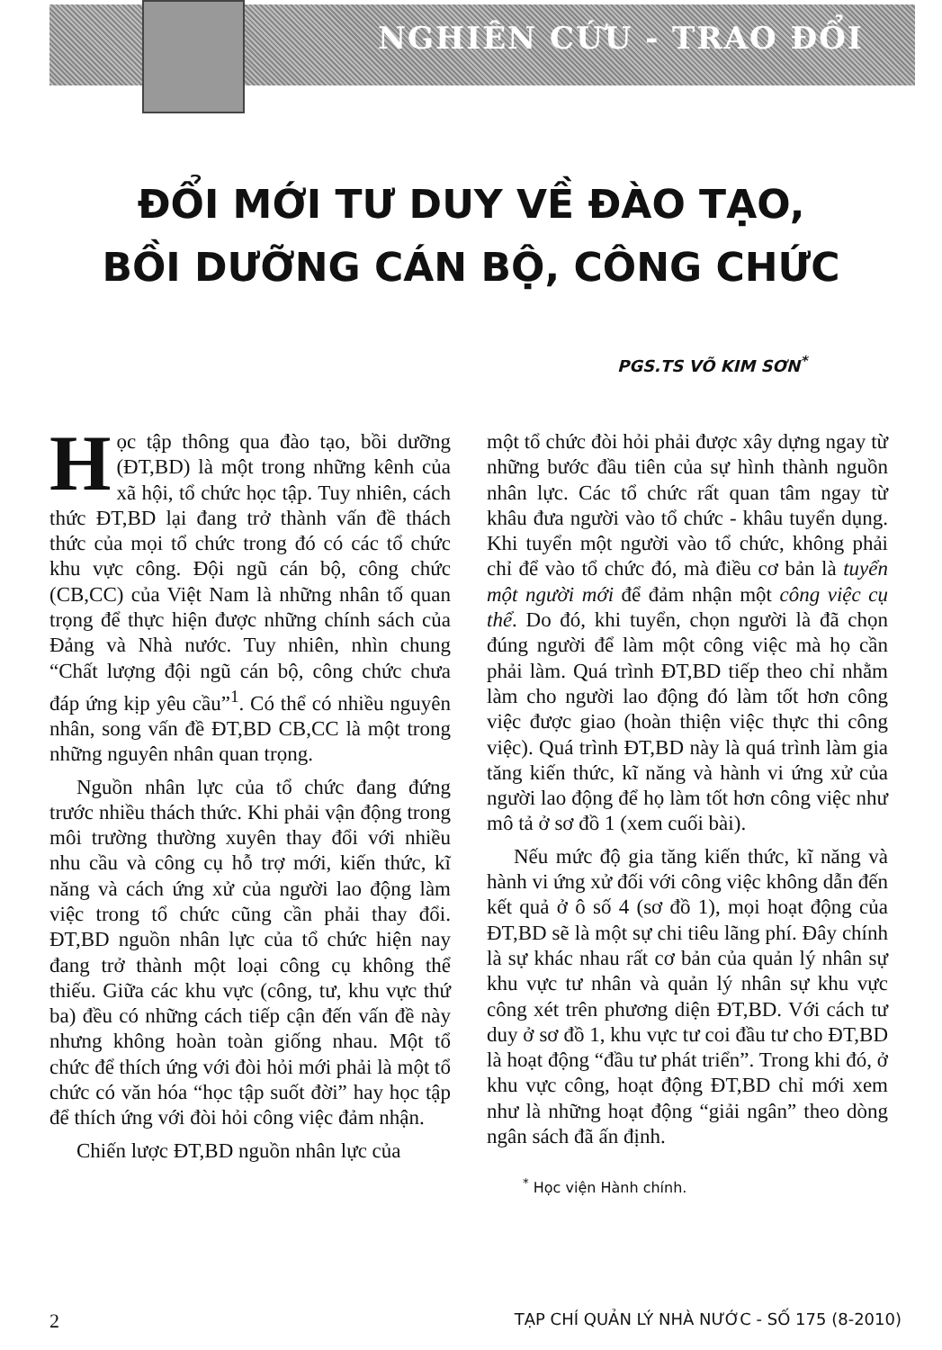NGHIÊN CỨU - TRAO ĐỔI
ĐỔI MỚI TƯ DUY VỀ ĐÀO TẠO,
BỒI DƯỠNG CÁN BỘ, CÔNG CHỨC
PGS.TS VÕ KIM SƠN<sup>*</sup>
Học tập thông qua đào tạo, bồi dưỡng (ĐT,BD) là một trong những kênh của xã hội, tổ chức học tập. Tuy nhiên, cách thức ĐT,BD lại đang trở thành vấn đề thách thức của mọi tổ chức trong đó có các tổ chức khu vực công. Đội ngũ cán bộ, công chức (CB,CC) của Việt Nam là những nhân tố quan trọng để thực hiện được những chính sách của Đảng và Nhà nước. Tuy nhiên, nhìn chung “Chất lượng đội ngũ cán bộ, công chức chưa đáp ứng kịp yêu cầu”<sup>1</sup>. Có thể có nhiều nguyên nhân, song vấn đề ĐT,BD CB,CC là một trong những nguyên nhân quan trọng.
Nguồn nhân lực của tổ chức đang đứng trước nhiều thách thức. Khi phải vận động trong môi trường thường xuyên thay đổi với nhiều nhu cầu và công cụ hỗ trợ mới, kiến thức, kĩ năng và cách ứng xử của người lao động làm việc trong tổ chức cũng cần phải thay đổi. ĐT,BD nguồn nhân lực của tổ chức hiện nay đang trở thành một loại công cụ không thể thiếu. Giữa các khu vực (công, tư, khu vực thứ ba) đều có những cách tiếp cận đến vấn đề này nhưng không hoàn toàn giống nhau. Một tổ chức để thích ứng với đòi hỏi mới phải là một tổ chức có văn hóa “học tập suốt đời” hay học tập để thích ứng với đòi hỏi công việc đảm nhận.
Chiến lược ĐT,BD nguồn nhân lực của
một tổ chức đòi hỏi phải được xây dựng ngay từ những bước đầu tiên của sự hình thành nguồn nhân lực. Các tổ chức rất quan tâm ngay từ khâu đưa người vào tổ chức - khâu tuyển dụng. Khi tuyển một người vào tổ chức, không phải chỉ để vào tổ chức đó, mà điều cơ bản là tuyển một người mới để đảm nhận một công việc cụ thể. Do đó, khi tuyển, chọn người là đã chọn đúng người để làm một công việc mà họ cần phải làm. Quá trình ĐT,BD tiếp theo chỉ nhằm làm cho người lao động đó làm tốt hơn công việc được giao (hoàn thiện việc thực thi công việc). Quá trình ĐT,BD này là quá trình làm gia tăng kiến thức, kĩ năng và hành vi ứng xử của người lao động để họ làm tốt hơn công việc như mô tả ở sơ đồ 1 (xem cuối bài).
Nếu mức độ gia tăng kiến thức, kĩ năng và hành vi ứng xử đối với công việc không dẫn đến kết quả ở ô số 4 (sơ đồ 1), mọi hoạt động của ĐT,BD sẽ là một sự chi tiêu lãng phí. Đây chính là sự khác nhau rất cơ bản của quản lý nhân sự khu vực tư nhân và quản lý nhân sự khu vực công xét trên phương diện ĐT,BD. Với cách tư duy ở sơ đồ 1, khu vực tư coi đầu tư cho ĐT,BD là hoạt động “đầu tư phát triển”. Trong khi đó, ở khu vực công, hoạt động ĐT,BD chỉ mới xem như là những hoạt động “giải ngân” theo dòng ngân sách đã ấn định.
<sup>*</sup> Học viện Hành chính.
2 TẠP CHÍ QUẢN LÝ NHÀ NƯỚC - SỐ 175 (8-2010)